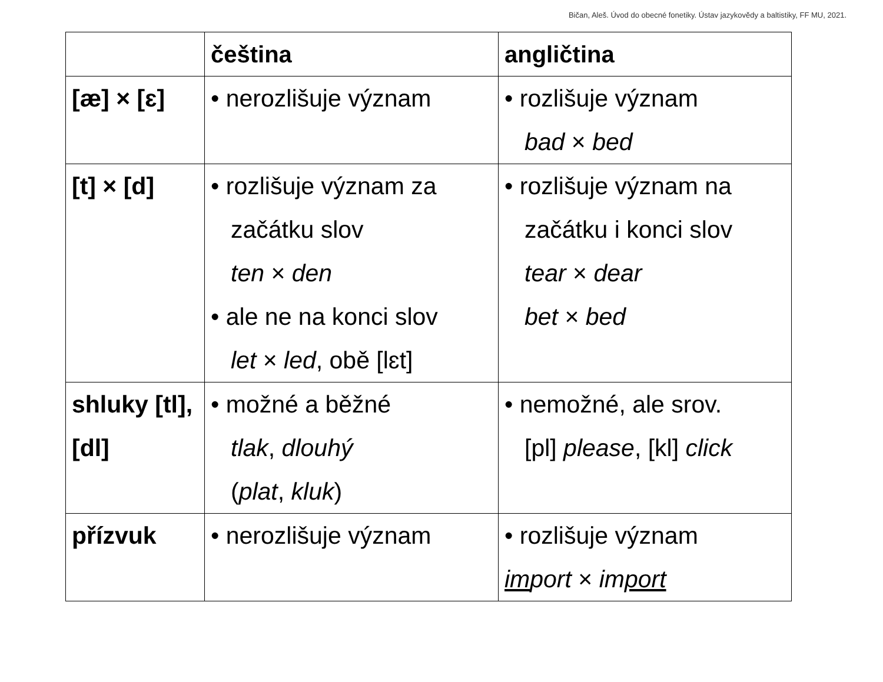Bičan, Aleš. Úvod do obecné fonetiky. Ústav jazykovědy a baltistiky, FF MU, 2021.
| | čeština | angličtina |
| --- | --- | --- |
| [æ] × [ɛ] | • nerozlišuje význam | • rozlišuje význam bad × bed |
| [t] × [d] | • rozlišuje význam za začátku slov ten × den • ale ne na konci slov let × led , obě [lɛt] | • rozlišuje význam na začátku i konci slov tear × dear bet × bed |
| shluky [tl], [dl] | • možné a běžné tlak , dlouhý ( plat , kluk ) | • nemožné, ale srov. [pl] please , [kl] click |
| přízvuk | • nerozlišuje význam | • rozlišuje význam im port × im port |